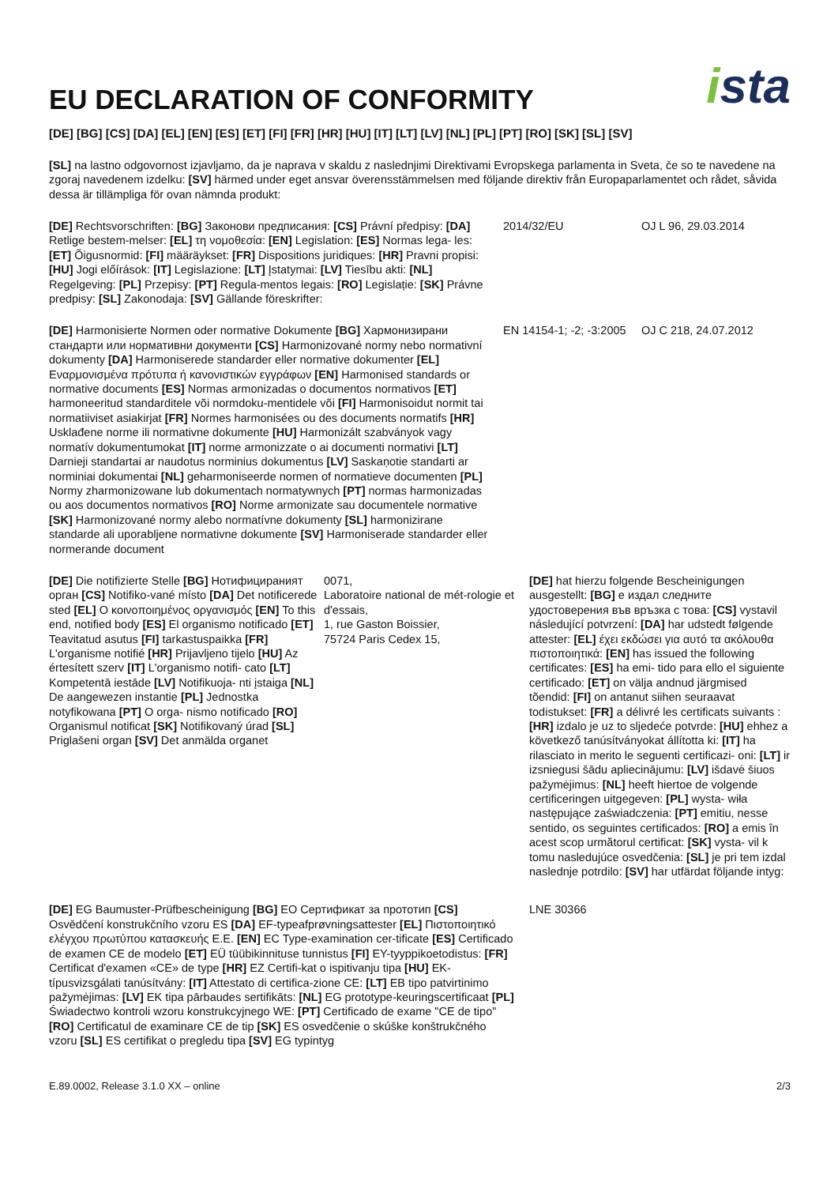EU DECLARATION OF CONFORMITY
ista
[DE] [BG] [CS] [DA] [EL] [EN] [ES] [ET] [FI] [FR] [HR] [HU] [IT] [LT] [LV] [NL] [PL] [PT] [RO] [SK] [SL] [SV]
[SL] na lastno odgovornost izjavljamo, da je naprava v skaldu z naslednjimi Direktivami Evropskega parlamenta in Sveta, če so te navedene na zgoraj navedenem izdelku: [SV] härmed under eget ansvar överensstämmelsen med följande direktiv från Europaparlamentet och rådet, såvida dessa är tillämpliga för ovan nämnda produkt:
[DE] Rechtsvorschriften: [BG] Законови предписания: [CS] Právní předpisy: [DA] Retlige bestem-melser: [EL] τη νομοθεσία: [EN] Legislation: [ES] Normas lega- les: [ET] Õigusnormid: [FI] määräykset: [FR] Dispositions juridiques: [HR] Pravni propisi: [HU] Jogi előírások: [IT] Legislazione: [LT] Įstatymai: [LV] Tiesību akti: [NL] Regelgeving: [PL] Przepisy: [PT] Regula-mentos legais: [RO] Legislație: [SK] Právne predpisy: [SL] Zakonodaja: [SV] Gällande föreskrifter:
2014/32/EU OJ L 96, 29.03.2014
[DE] Harmonisierte Normen oder normative Dokumente [BG] Хармонизирани стандарти или нормативни документи [CS] Harmonizované normy nebo normativní dokumenty [DA] Harmoniserede standarder eller normative dokumenter [EL] Εναρμονισμένα πρότυπα ή κανονιστικών εγγράφων [EN] Harmonised standards or normative documents [ES] Normas armonizadas o documentos normativos [ET] harmoneeritud standarditele või normdoku-mentidele või [FI] Harmonisoidut normit tai normatiiviset asiakirjat [FR] Normes harmonisées ou des documents normatifs [HR] Usklađene norme ili normativne dokumente [HU] Harmonizált szabványok vagy normatív dokumentumokat [IT] norme armonizzate o ai documenti normativi [LT] Darnieji standartai ar naudotus norminius dokumentus [LV] Saskaņotie standarti ar norminiai dokumentai [NL] geharmoniseerde normen of normatieve documenten [PL] Normy zharmonizowane lub dokumentach normatywnych [PT] normas harmonizadas ou aos documentos normativos [RO] Norme armonizate sau documentele normative [SK] Harmonizované normy alebo normatívne dokumenty [SL] harmonizirane standarde ali uporabljene normativne dokumente [SV] Harmoniserade standarder eller normerande document
EN 14154-1; -2; -3:2005
OJ C 218, 24.07.2012
[DE] Die notifizierte Stelle [BG] Нотифицираният орган [CS] Notifiko-vané místo [DA] Det notificerede sted [EL] Ο κοινοποιημένος οργανισμός [EN] To this end, notified body [ES] El organismo notificado [ET] Teavitatud asutus [FI] tarkastuspaikka [FR] L'organisme notifié [HR] Prijavljeno tijelo [HU] Az értesített szerv [IT] L'organismo notifi- cato [LT] Kompetentā iestāde [LV] Notifikuoja- nti įstaiga [NL] De aangewezen instantie [PL] Jednostka notyfikowana [PT] O orga- nismo notificado [RO] Organismul notificat [SK] Notifikovaný úrad [SL] Priglašeni organ [SV] Det anmälda organet
0071,
Laboratoire national de mét-rologie et d'essais,
1, rue Gaston Boissier,
75724 Paris Cedex 15,
[DE] hat hierzu folgende Bescheinigungen ausgestellt: [BG] е издал следните удостоверения във връзка с това: [CS] vystavil následující potvrzení: [DA] har udstedt følgende attester: [EL] έχει εκδώσει για αυτό τα ακόλουθα πιστοποιητικά: [EN] has issued the following certificates: [ES] ha emi- tido para ello el siguiente certificado: [ET] on välja andnud järgmised tõendid: [FI] on antanut siihen seuraavat todistukset: [FR] a délivré les certificats suivants : [HR] izdalo je uz to sljedeće potvrde: [HU] ehhez a következő tanúsítványokat állította ki: [IT] ha rilasciato in merito le seguenti certificazi- oni: [LT] ir izsniegusi šādu apliecinājumu: [LV] išdavė šiuos pažymėjimus: [NL] heeft hiertoe de volgende certificeringen uitgegeven: [PL] wysta- wiła następujące zaświadczenia: [PT] emitiu, nesse sentido, os seguintes certificados: [RO] a emis în acest scop următorul certificat: [SK] vysta- vil k tomu nasledujúce osvedčenia: [SL] je pri tem izdal naslednje potrdilo: [SV] har utfärdat följande intyg:
[DE] EG Baumuster-Prüfbescheinigung [BG] ЕО Сертификат за прототип [CS] Osvědčení konstrukčního vzoru ES [DA] EF-typeafprøvningsattester [EL] Πιστοποιητικό ελέγχου πρωτύπου κατασκευής Ε.Ε. [EN] EC Type-examination cer-tificate [ES] Certificado de examen CE de modelo [ET] EÜ tüübikinnituse tunnistus [FI] EY-tyyppikoetodistus: [FR] Certificat d'examen «CE» de type [HR] EZ Certifi-kat o ispitivanju tipa [HU] EK-típusvizsgálati tanúsítvány: [IT] Attestato di certifica-zione CE: [LT] EB tipo patvirtinimo pažymėjimas: [LV] EK tipa pārbaudes sertifikāts: [NL] EG prototype-keuringscertificaat [PL] Świadectwo kontroli wzoru konstrukcyjnego WE: [PT] Certificado de exame "CE de tipo" [RO] Certificatul de examinare CE de tip [SK] ES osvedčenie o skúške konštrukčného vzoru [SL] ES certifikat o pregledu tipa [SV] EG typintyg
LNE 30366
E.89.0002, Release 3.1.0 XX – online 2/3